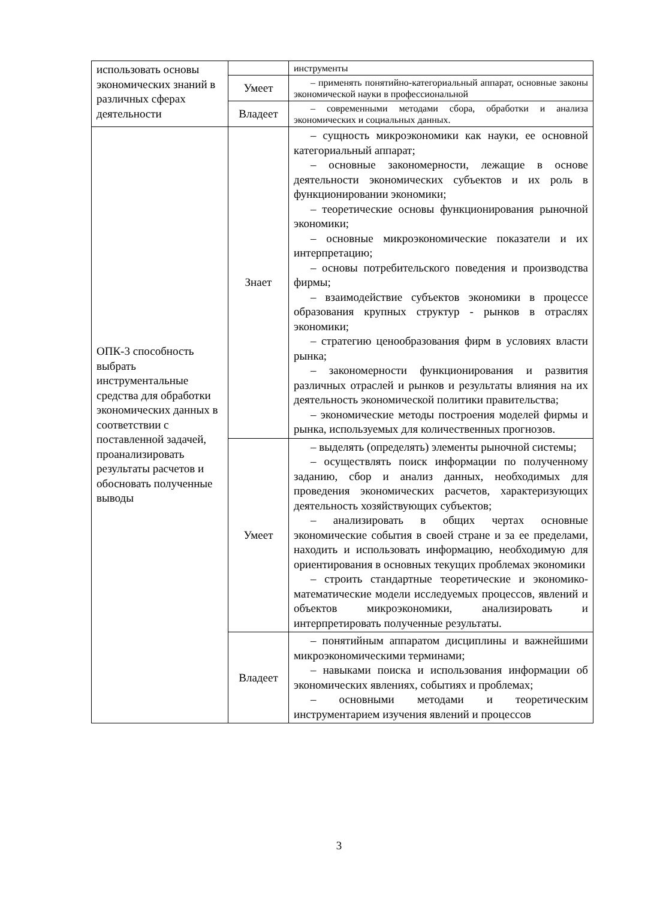| использовать основы экономических знаний в различных сферах деятельности | | инструменты |
| | Умеет | – применять понятийно-категориальный аппарат, основные законы экономической науки в профессиональной |
| | Владеет | – современными методами сбора, обработки и анализа экономических и социальных данных. |
| ОПК-3 способность выбрать инструментальные средства для обработки экономических данных в соответствии с поставленной задачей, проанализировать результаты расчетов и обосновать полученные выводы | Знает | – сущность микроэкономики как науки, ее основной категориальный аппарат; – основные закономерности, лежащие в основе деятельности экономических субъектов и их роль в функционировании экономики; – теоретические основы функционирования рыночной экономики; – основные микроэкономические показатели и их интерпретацию; – основы потребительского поведения и производства фирмы; – взаимодействие субъектов экономики в процессе образования крупных структур - рынков в отраслях экономики; – стратегию ценообразования фирм в условиях власти рынка; – закономерности функционирования и развития различных отраслей и рынков и результаты влияния на их деятельность экономической политики правительства; – экономические методы построения моделей фирмы и рынка, используемых для количественных прогнозов. |
| | Умеет | – выделять (определять) элементы рыночной системы; – осуществлять поиск информации по полученному заданию, сбор и анализ данных, необходимых для проведения экономических расчетов, характеризующих деятельность хозяйствующих субъектов; – анализировать в общих чертах основные экономические события в своей стране и за ее пределами, находить и использовать информацию, необходимую для ориентирования в основных текущих проблемах экономики – строить стандартные теоретические и экономико-математические модели исследуемых процессов, явлений и объектов микроэкономики, анализировать и интерпретировать полученные результаты. |
| | Владеет | – понятийным аппаратом дисциплины и важнейшими микроэкономическими терминами; – навыками поиска и использования информации об экономических явлениях, событиях и проблемах; – основными методами и теоретическим инструментарием изучения явлений и процессов |
3